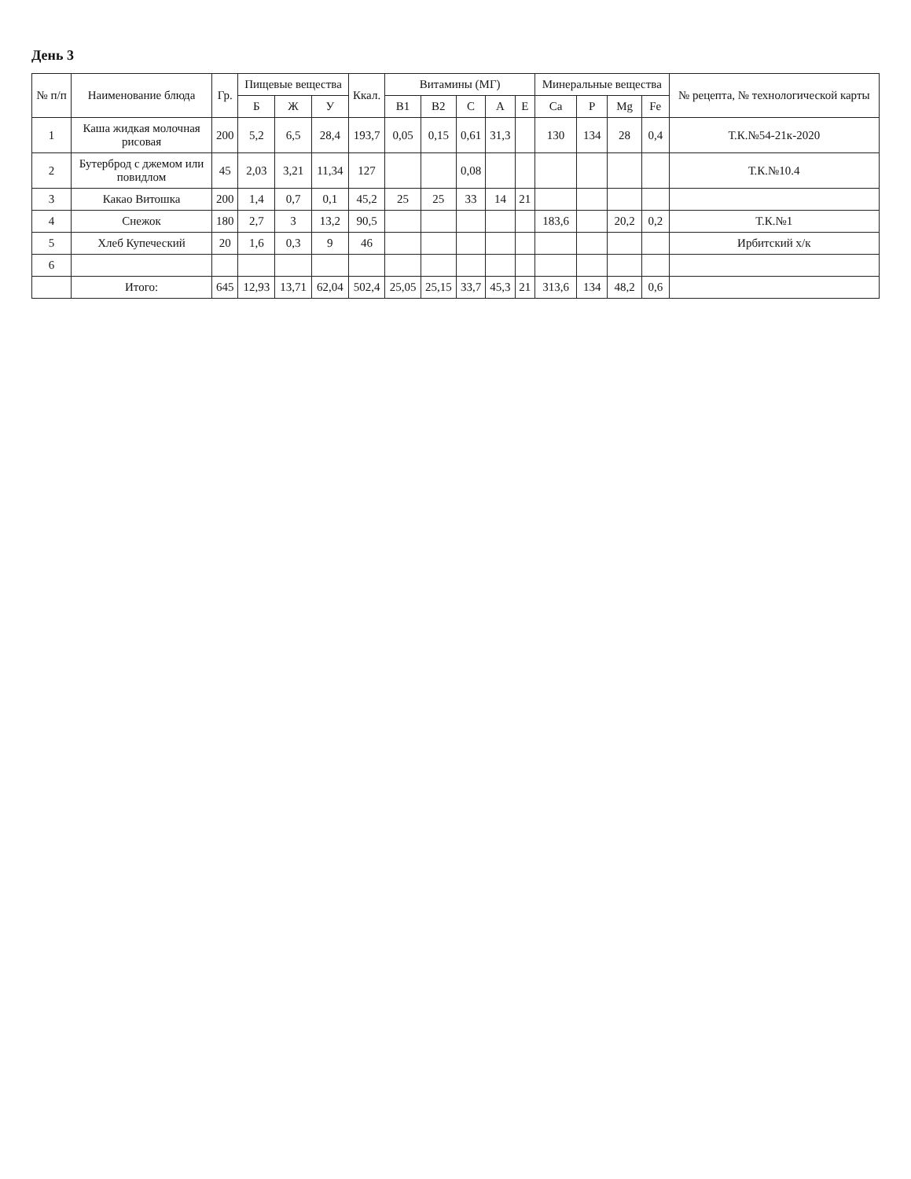День 3
| № п/п | Наименование блюда | Гр. | Пищевые вещества | | | Ккал. | Витамины (МГ) | | | | | Минеральные вещества | | | | № рецепта, № технологической карты |
| --- | --- | --- | --- | --- | --- | --- | --- | --- | --- | --- | --- | --- | --- | --- | --- | --- |
| | | | Б | Ж | У | | B1 | B2 | C | A | E | Ca | P | Mg | Fe | |
| 1 | Каша жидкая молочная рисовая | 200 | 5,2 | 6,5 | 28,4 | 193,7 | 0,05 | 0,15 | 0,61 | 31,3 | | 130 | 134 | 28 | 0,4 | Т.К.№54-21к-2020 |
| 2 | Бутерброд с джемом или повидлом | 45 | 2,03 | 3,21 | 11,34 | 127 | | | 0,08 | | | | | | | Т.К.№10.4 |
| 3 | Какао Витошка | 200 | 1,4 | 0,7 | 0,1 | 45,2 | 25 | 25 | 33 | 14 | 21 | | | | | |
| 4 | Снежок | 180 | 2,7 | 3 | 13,2 | 90,5 | | | | | | 183,6 | | 20,2 | 0,2 | Т.К.№1 |
| 5 | Хлеб Купеческий | 20 | 1,6 | 0,3 | 9 | 46 | | | | | | | | | | Ирбитский х/к |
| 6 | | | | | | | | | | | | | | | | |
| | Итого: | 645 | 12,93 | 13,71 | 62,04 | 502,4 | 25,05 | 25,15 | 33,7 | 45,3 | 21 | 313,6 | 134 | 48,2 | 0,6 | |